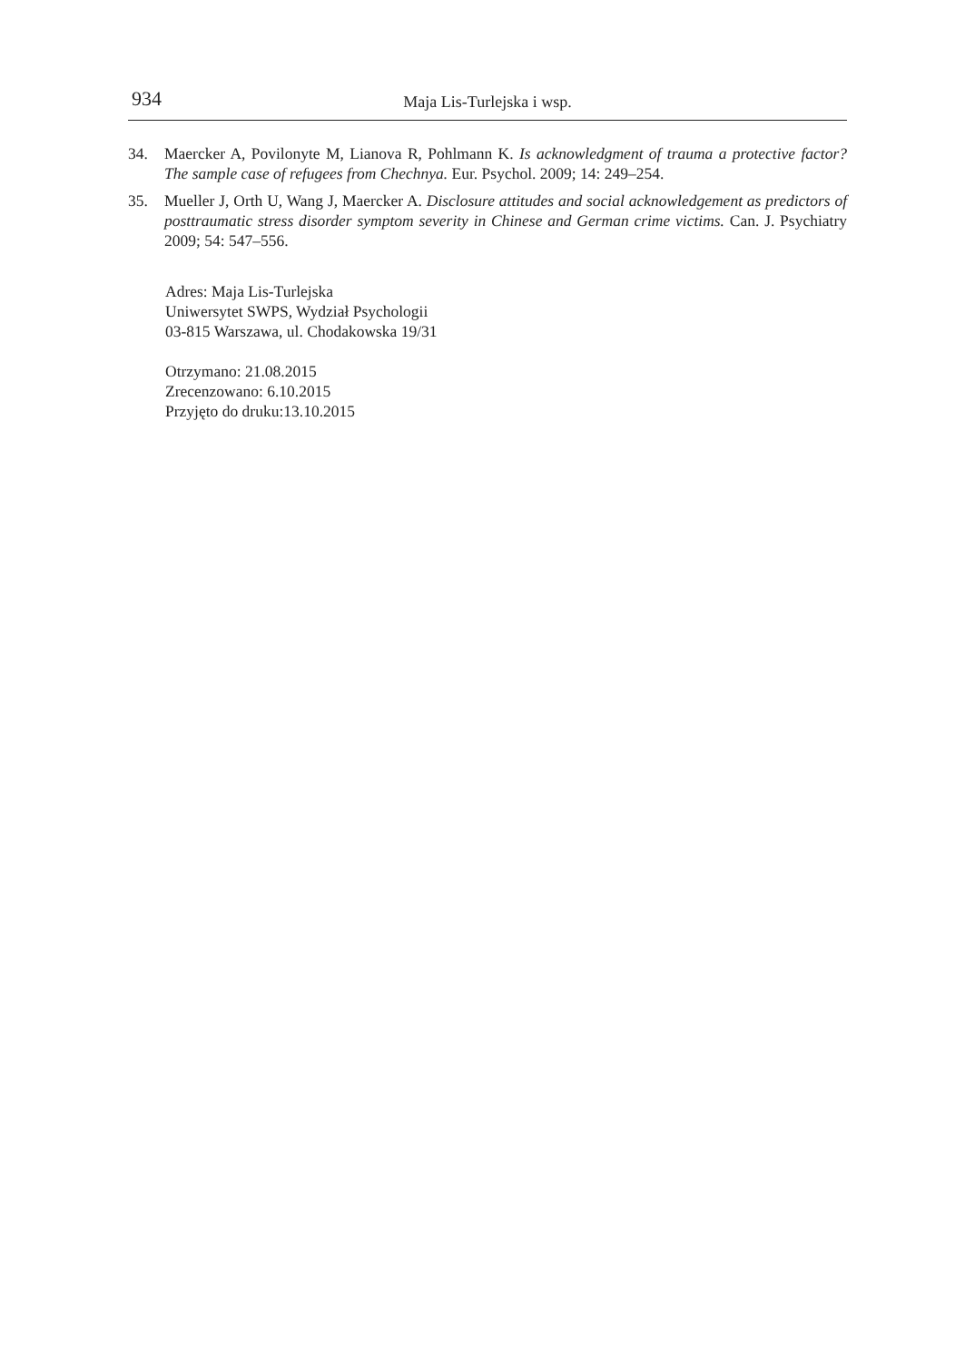934
Maja Lis-Turlejska i wsp.
34. Maercker A, Povilonyte M, Lianova R, Pohlmann K. Is acknowledgment of trauma a protective factor? The sample case of refugees from Chechnya. Eur. Psychol. 2009; 14: 249–254.
35. Mueller J, Orth U, Wang J, Maercker A. Disclosure attitudes and social acknowledgement as predictors of posttraumatic stress disorder symptom severity in Chinese and German crime victims. Can. J. Psychiatry 2009; 54: 547–556.
Adres: Maja Lis-Turlejska
Uniwersytet SWPS, Wydział Psychologii
03-815 Warszawa, ul. Chodakowska 19/31
Otrzymano: 21.08.2015
Zrecenzowano: 6.10.2015
Przyjęto do druku:13.10.2015